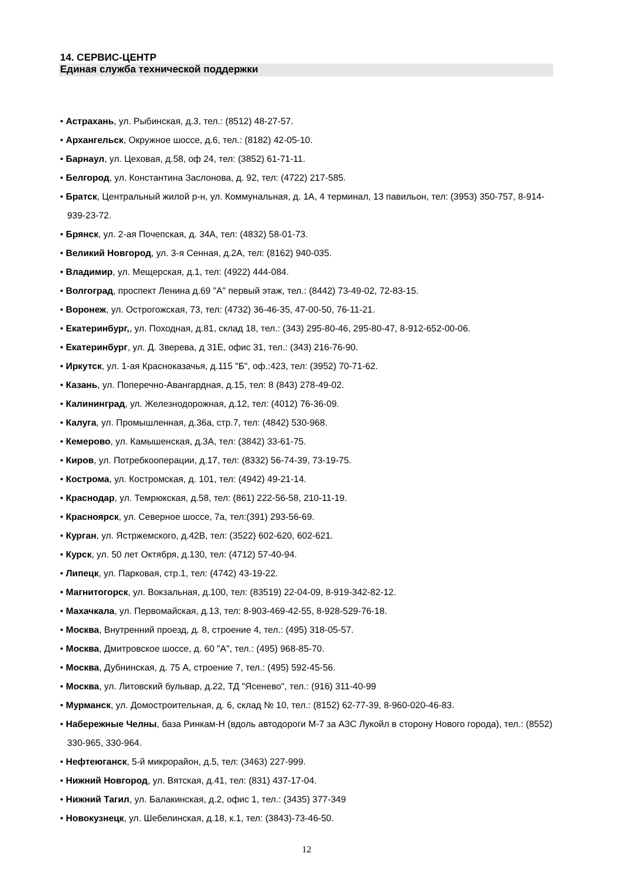14. СЕРВИС-ЦЕНТР
Единая служба технической поддержки
• Астрахань, ул. Рыбинская, д.3, тел.: (8512) 48-27-57.
• Архангельск, Окружное шоссе, д.6, тел.: (8182) 42-05-10.
• Барнаул, ул. Цеховая, д.58, оф 24, тел: (3852) 61-71-11.
• Белгород, ул. Константина Заслонова, д. 92, тел: (4722) 217-585.
• Братск, Центральный жилой р-н, ул. Коммунальная, д. 1А, 4 терминал, 13 павильон, тел: (3953) 350-757, 8-914-939-23-72.
• Брянск, ул. 2-ая Почепская, д. 34А, тел: (4832) 58-01-73.
• Великий Новгород, ул. 3-я Сенная, д.2А, тел: (8162) 940-035.
• Владимир, ул. Мещерская, д.1, тел: (4922) 444-084.
• Волгоград, проспект Ленина д.69 "А" первый этаж, тел.: (8442) 73-49-02, 72-83-15.
• Воронеж, ул. Острогожская, 73, тел: (4732) 36-46-35, 47-00-50, 76-11-21.
• Екатеринбург,, ул. Походная, д.81, склад 18, тел.: (343) 295-80-46, 295-80-47, 8-912-652-00-06.
• Екатеринбург, ул. Д. Зверева, д 31Е, офис 31, тел.: (343) 216-76-90.
• Иркутск, ул. 1-ая Красноказачья, д.115 "Б", оф.:423, тел: (3952) 70-71-62.
• Казань, ул. Поперечно-Авангардная, д.15, тел: 8 (843) 278-49-02.
• Калининград, ул. Железнодорожная, д.12, тел: (4012) 76-36-09.
• Калуга, ул. Промышленная, д.36а, стр.7, тел: (4842) 530-968.
• Кемерово, ул. Камышенская, д.3А, тел: (3842) 33-61-75.
• Киров, ул. Потребкооперации, д.17, тел: (8332) 56-74-39, 73-19-75.
• Кострома, ул. Костромская, д. 101, тел: (4942) 49-21-14.
• Краснодар, ул. Темрюкская, д.58, тел: (861) 222-56-58, 210-11-19.
• Красноярск, ул. Северное шоссе, 7а, тел:(391) 293-56-69.
• Курган, ул. Ястржемского, д.42В, тел: (3522) 602-620, 602-621.
• Курск, ул. 50 лет Октября, д.130, тел: (4712) 57-40-94.
• Липецк, ул. Парковая, стр.1, тел: (4742) 43-19-22.
• Магнитогорск, ул. Вокзальная, д.100, тел: (83519) 22-04-09, 8-919-342-82-12.
• Махачкала, ул. Первомайская, д.13, тел: 8-903-469-42-55, 8-928-529-76-18.
• Москва, Внутренний проезд, д. 8, строение 4, тел.: (495) 318-05-57.
• Москва, Дмитровское шоссе, д. 60 "А", тел.: (495) 968-85-70.
• Москва, Дубнинская, д. 75 А, строение 7, тел.: (495) 592-45-56.
• Москва, ул. Литовский бульвар, д.22, ТД "Ясенево", тел.: (916) 311-40-99
• Мурманск, ул. Домостроительная, д. 6, склад № 10, тел.: (8152) 62-77-39, 8-960-020-46-83.
• Набережные Челны, база Ринкам-Н (вдоль автодороги М-7 за АЗС Лукойл в сторону Нового города), тел.: (8552) 330-965, 330-964.
• Нефтеюганск, 5-й микрорайон, д.5, тел: (3463) 227-999.
• Нижний Новгород, ул. Вятская, д.41, тел: (831) 437-17-04.
• Нижний Тагил, ул. Балакинская, д.2, офис 1, тел.: (3435) 377-349
• Новокузнецк, ул. Шебелинская, д.18, к.1, тел: (3843)-73-46-50.
12